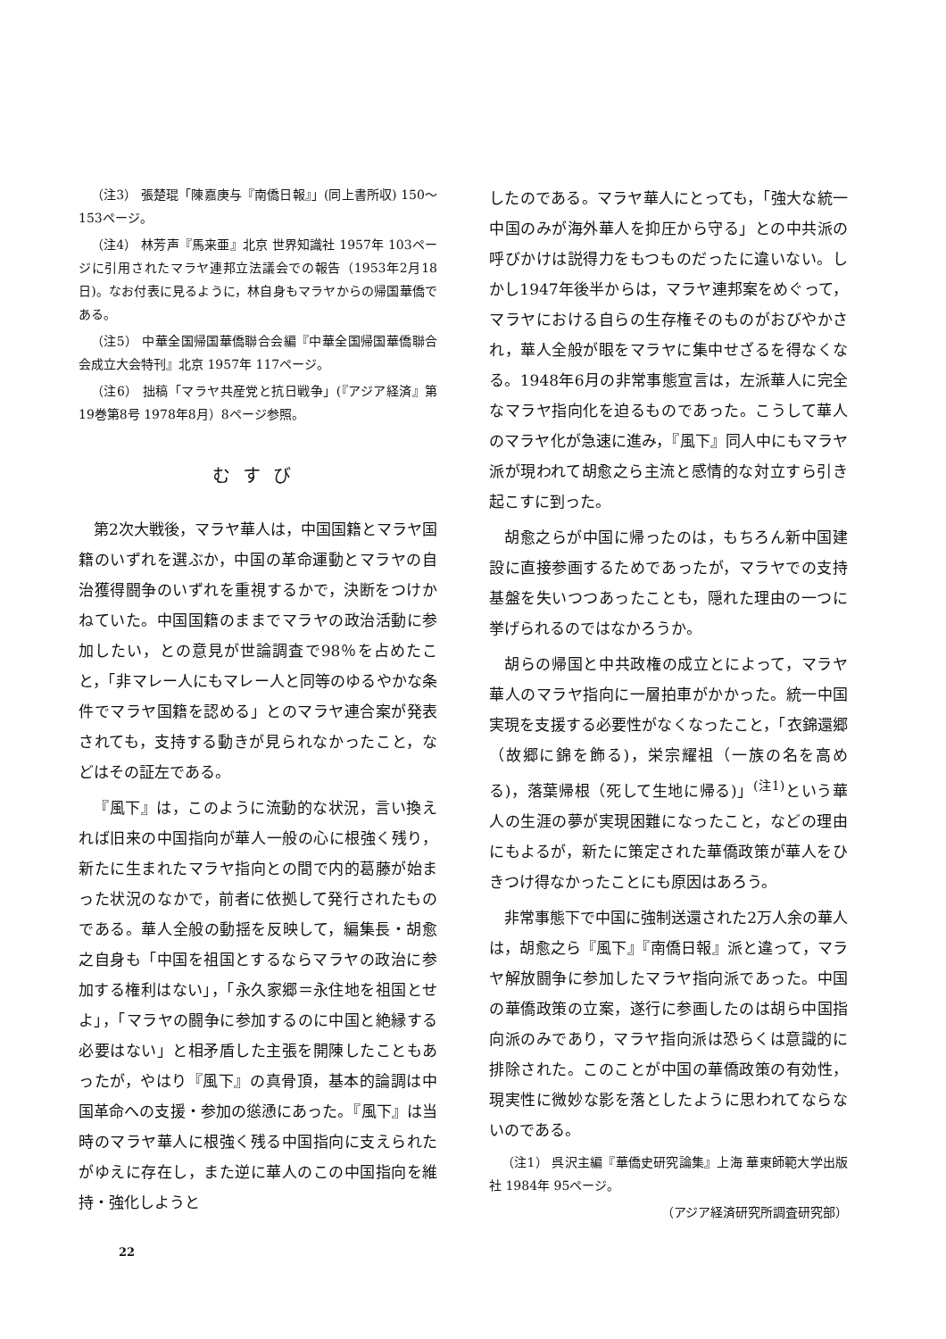（注3） 張楚琨「陳嘉庚与『南僑日報』」(同上書所収) 150～153ページ。
（注4） 林芳声『馬来亜』北京 世界知識社 1957年 103ページに引用されたマラヤ連邦立法議会での報告（1953年2月18日)。なお付表に見るように，林自身もマラヤからの帰国華僑である。
（注5） 中華全国帰国華僑聯合会編『中華全国帰国華僑聯合会成立大会特刊』北京 1957年 117ページ。
（注6） 拙稿「マラヤ共産党と抗日戦争」(『アジア経済』第19巻第8号 1978年8月）8ページ参照。
むすび
第2次大戦後，マラヤ華人は，中国国籍とマラヤ国籍のいずれを選ぶか，中国の革命運動とマラヤの自治獲得闘争のいずれを重視するかで，決断をつけかねていた。中国国籍のままでマラヤの政治活動に参加したい，との意見が世論調査で98％を占めたこと，「非マレー人にもマレー人と同等のゆるやかな条件でマラヤ国籍を認める」とのマラヤ連合案が発表されても，支持する動きが見られなかったこと，などはその証左である。
『風下』は，このように流動的な状況，言い換えれば旧来の中国指向が華人一般の心に根強く残り，新たに生まれたマラヤ指向との間で内的葛藤が始まった状況のなかで，前者に依拠して発行されたものである。華人全般の動揺を反映して，編集長・胡愈之自身も「中国を祖国とするならマラヤの政治に参加する権利はない」，「永久家郷＝永住地を祖国とせよ」，「マラヤの闘争に参加するのに中国と絶縁する必要はない」と相矛盾した主張を開陳したこともあったが，やはり『風下』の真骨頂，基本的論調は中国革命への支援・参加の慫慂にあった。『風下』は当時のマラヤ華人に根強く残る中国指向に支えられたがゆえに存在し，また逆に華人のこの中国指向を維持・強化しようと
したのである。マラヤ華人にとっても，「強大な統一中国のみが海外華人を抑圧から守る」との中共派の呼びかけは説得力をもつものだったに違いない。しかし1947年後半からは，マラヤ連邦案をめぐって，マラヤにおける自らの生存権そのものがおびやかされ，華人全般が眼をマラヤに集中せざるを得なくなる。1948年6月の非常事態宣言は，左派華人に完全なマラヤ指向化を迫るものであった。こうして華人のマラヤ化が急速に進み，『風下』同人中にもマラヤ派が現われて胡愈之ら主流と感情的な対立すら引き起こすに到った。
胡愈之らが中国に帰ったのは，もちろん新中国建設に直接参画するためであったが，マラヤでの支持基盤を失いつつあったことも，隠れた理由の一つに挙げられるのではなかろうか。
胡らの帰国と中共政権の成立とによって，マラヤ華人のマラヤ指向に一層拍車がかかった。統一中国実現を支援する必要性がなくなったこと，「衣錦還郷（故郷に錦を飾る)，栄宗耀祖（一族の名を高める)，落葉帰根（死して生地に帰る)」<sup>(注1)</sup>という華人の生涯の夢が実現困難になったこと，などの理由にもよるが，新たに策定された華僑政策が華人をひきつけ得なかったことにも原因はあろう。
非常事態下で中国に強制送還された2万人余の華人は，胡愈之ら『風下』『南僑日報』派と違って，マラヤ解放闘争に参加したマラヤ指向派であった。中国の華僑政策の立案，遂行に参画したのは胡ら中国指向派のみであり，マラヤ指向派は恐らくは意識的に排除された。このことが中国の華僑政策の有効性，現実性に微妙な影を落としたように思われてならないのである。
（注1） 呉沢主編『華僑史研究論集』上海 華東師範大学出版社 1984年 95ページ。
（アジア経済研究所調査研究部）
22